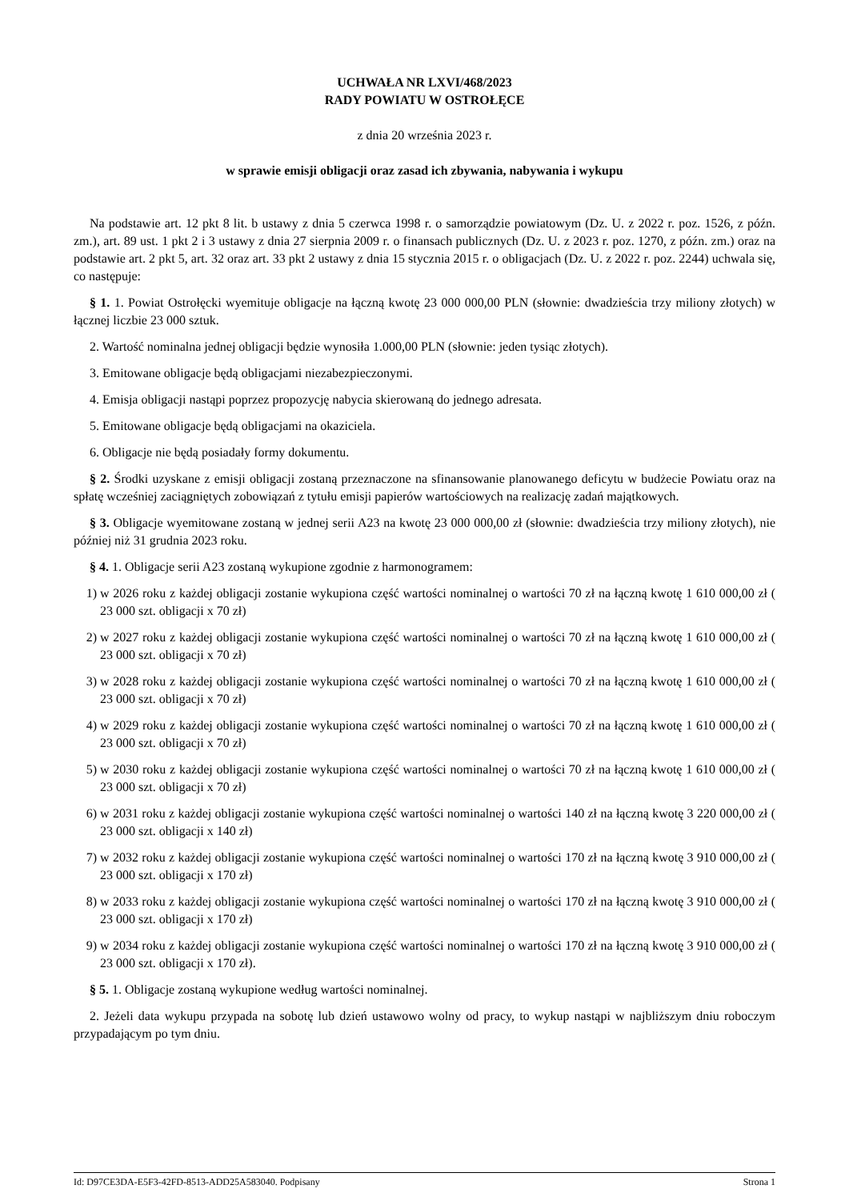UCHWAŁA NR LXVI/468/2023
RADY POWIATU W OSTROŁĘCE
z dnia 20 września 2023 r.
w sprawie emisji obligacji oraz zasad ich zbywania, nabywania i wykupu
Na podstawie art. 12 pkt 8 lit. b ustawy z dnia 5 czerwca 1998 r. o samorządzie powiatowym (Dz. U. z 2022 r. poz. 1526, z późn. zm.), art. 89 ust. 1 pkt 2 i 3 ustawy z dnia 27 sierpnia 2009 r. o finansach publicznych (Dz. U. z 2023 r. poz. 1270, z późn. zm.) oraz na podstawie art. 2 pkt 5, art. 32 oraz art. 33 pkt 2 ustawy z dnia 15 stycznia 2015 r. o obligacjach (Dz. U. z 2022 r. poz. 2244) uchwala się, co następuje:
§ 1. 1. Powiat Ostrołęcki wyemituje obligacje na łączną kwotę 23 000 000,00 PLN (słownie: dwadzieścia trzy miliony złotych) w łącznej liczbie 23 000 sztuk.
2. Wartość nominalna jednej obligacji będzie wynosiła 1.000,00 PLN (słownie: jeden tysiąc złotych).
3. Emitowane obligacje będą obligacjami niezabezpieczonymi.
4. Emisja obligacji nastąpi poprzez propozycję nabycia skierowaną do jednego adresata.
5. Emitowane obligacje będą obligacjami na okaziciela.
6. Obligacje nie będą posiadały formy dokumentu.
§ 2. Środki uzyskane z emisji obligacji zostaną przeznaczone na sfinansowanie planowanego deficytu w budżecie Powiatu oraz na spłatę wcześniej zaciągniętych zobowiązań z tytułu emisji papierów wartościowych na realizację zadań majątkowych.
§ 3. Obligacje wyemitowane zostaną w jednej serii A23 na kwotę 23 000 000,00 zł (słownie: dwadzieścia trzy miliony złotych), nie później niż 31 grudnia 2023 roku.
§ 4. 1. Obligacje serii A23 zostaną wykupione zgodnie z harmonogramem:
1) w 2026 roku z każdej obligacji zostanie wykupiona część wartości nominalnej o wartości 70 zł na łączną kwotę 1 610 000,00 zł ( 23 000 szt. obligacji x 70 zł)
2) w 2027 roku z każdej obligacji zostanie wykupiona część wartości nominalnej o wartości 70 zł na łączną kwotę 1 610 000,00 zł ( 23 000 szt. obligacji x 70 zł)
3) w 2028 roku z każdej obligacji zostanie wykupiona część wartości nominalnej o wartości 70 zł na łączną kwotę 1 610 000,00 zł ( 23 000 szt. obligacji x 70 zł)
4) w 2029 roku z każdej obligacji zostanie wykupiona część wartości nominalnej o wartości 70 zł na łączną kwotę 1 610 000,00 zł ( 23 000 szt. obligacji x 70 zł)
5) w 2030 roku z każdej obligacji zostanie wykupiona część wartości nominalnej o wartości 70 zł na łączną kwotę 1 610 000,00 zł ( 23 000 szt. obligacji x 70 zł)
6) w 2031 roku z każdej obligacji zostanie wykupiona część wartości nominalnej o wartości 140 zł na łączną kwotę 3 220 000,00 zł ( 23 000 szt. obligacji x 140 zł)
7) w 2032 roku z każdej obligacji zostanie wykupiona część wartości nominalnej o wartości 170 zł na łączną kwotę 3 910 000,00 zł ( 23 000 szt. obligacji x 170 zł)
8) w 2033 roku z każdej obligacji zostanie wykupiona część wartości nominalnej o wartości 170 zł na łączną kwotę 3 910 000,00 zł ( 23 000 szt. obligacji x 170 zł)
9) w 2034 roku z każdej obligacji zostanie wykupiona część wartości nominalnej o wartości 170 zł na łączną kwotę 3 910 000,00 zł ( 23 000 szt. obligacji x 170 zł).
§ 5. 1. Obligacje zostaną wykupione według wartości nominalnej.
2. Jeżeli data wykupu przypada na sobotę lub dzień ustawowo wolny od pracy, to wykup nastąpi w najbliższym dniu roboczym przypadającym po tym dniu.
Id: D97CE3DA-E5F3-42FD-8513-ADD25A583040. Podpisany Strona 1